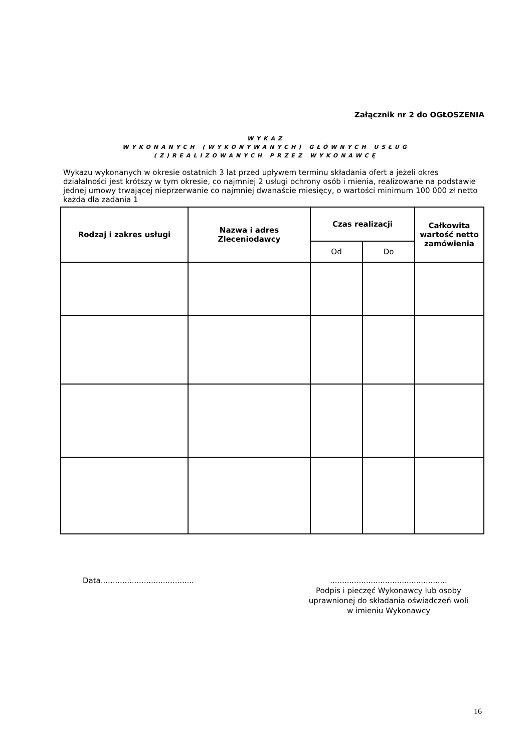Załącznik nr 2 do OGŁOSZENIA
WYKAZ
WYKONANYCH (WYKONYWANYCH) GŁÓWNYCH USŁUG
(Z)REALIZOWANYCH PRZEZ WYKONAWCĘ
Wykazu wykonanych w okresie ostatnich 3 lat przed upływem terminu składania ofert a jeżeli okres działalności jest krótszy w tym okresie, co najmniej 2 usługi ochrony osób i mienia, realizowane na podstawie jednej umowy trwającej nieprzerwanie co najmniej dwanaście miesięcy, o wartości minimum 100 000 zł netto każda dla zadania 1
| Rodzaj i zakres usługi | Nazwa i adres Zleceniodawcy | Czas realizacji | | Całkowita wartość netto zamówienia |
| --- | --- | --- | --- | --- |
| | | Od | Do | |
Data.......................................
.................................................
Podpis i pieczęć Wykonawcy lub osoby uprawnionej do składania oświadczeń woli w imieniu Wykonawcy
16